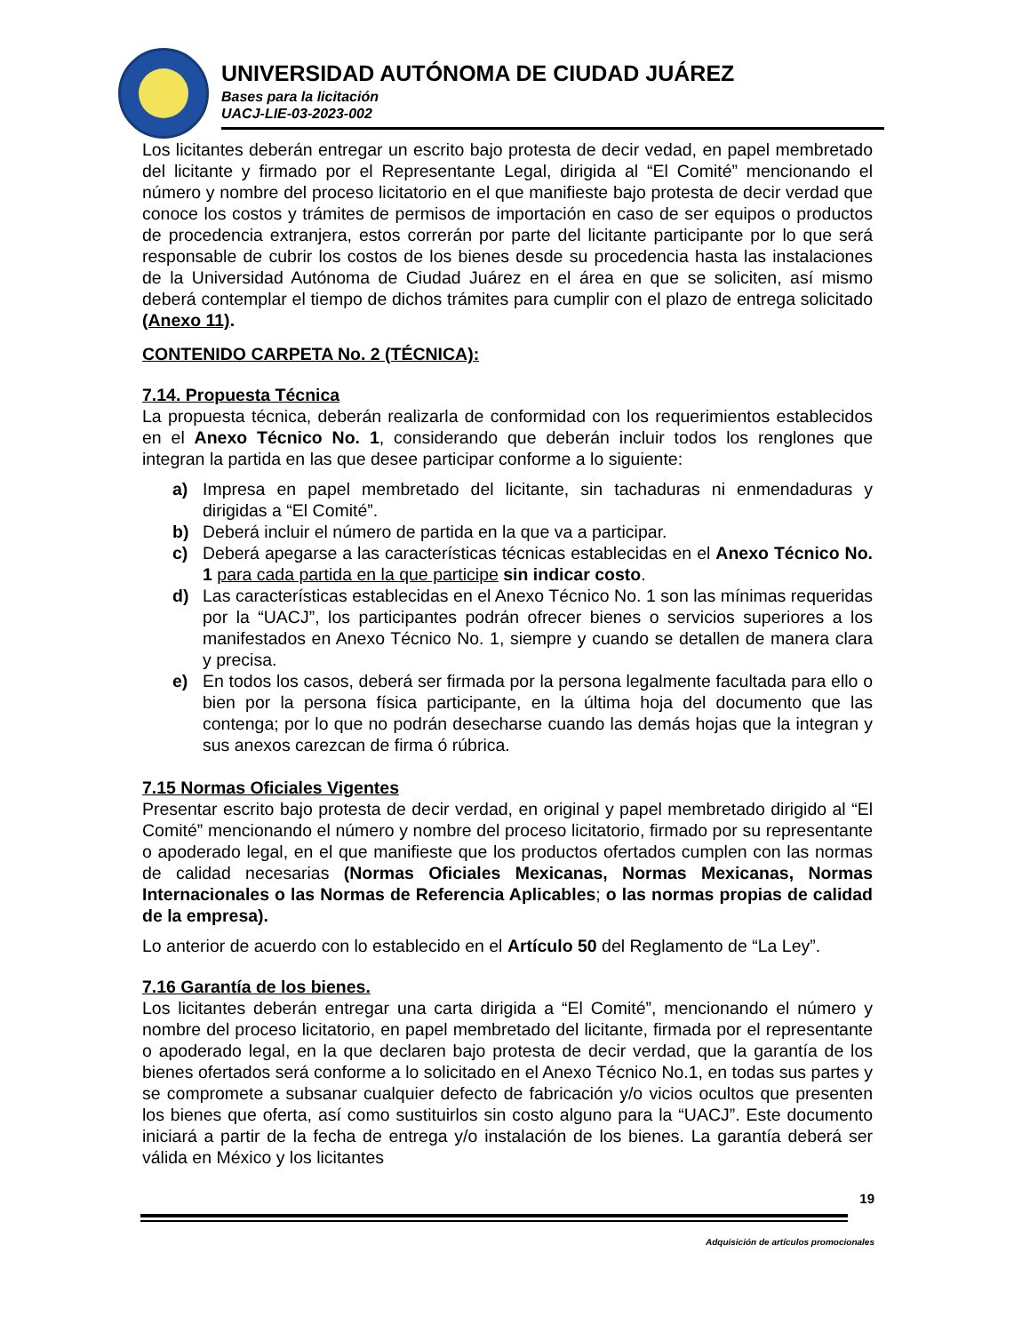UNIVERSIDAD AUTÓNOMA DE CIUDAD JUÁREZ
Bases para la licitación
UACJ-LIE-03-2023-002
Los licitantes deberán entregar un escrito bajo protesta de decir vedad, en papel membretado del licitante y firmado por el Representante Legal, dirigida al “El Comité” mencionando el número y nombre del proceso licitatorio en el que manifieste bajo protesta de decir verdad que conoce los costos y trámites de permisos de importación en caso de ser equipos o productos de procedencia extranjera, estos correrán por parte del licitante participante por lo que será responsable de cubrir los costos de los bienes desde su procedencia hasta las instalaciones de la Universidad Autónoma de Ciudad Juárez en el área en que se soliciten, así mismo deberá contemplar el tiempo de dichos trámites para cumplir con el plazo de entrega solicitado (Anexo 11).
CONTENIDO CARPETA No. 2 (TÉCNICA):
7.14. Propuesta Técnica
La propuesta técnica, deberán realizarla de conformidad con los requerimientos establecidos en el Anexo Técnico No. 1, considerando que deberán incluir todos los renglones que integran la partida en las que desee participar conforme a lo siguiente:
a) Impresa en papel membretado del licitante, sin tachaduras ni enmendaduras y dirigidas a “El Comité”.
b) Deberá incluir el número de partida en la que va a participar.
c) Deberá apegarse a las características técnicas establecidas en el Anexo Técnico No. 1 para cada partida en la que participe sin indicar costo.
d) Las características establecidas en el Anexo Técnico No. 1 son las mínimas requeridas por la “UACJ”, los participantes podrán ofrecer bienes o servicios superiores a los manifestados en Anexo Técnico No. 1, siempre y cuando se detallen de manera clara y precisa.
e) En todos los casos, deberá ser firmada por la persona legalmente facultada para ello o bien por la persona física participante, en la última hoja del documento que las contenga; por lo que no podrán desecharse cuando las demás hojas que la integran y sus anexos carezcan de firma ó rúbrica.
7.15 Normas Oficiales Vigentes
Presentar escrito bajo protesta de decir verdad, en original y papel membretado dirigido al “El Comité” mencionando el número y nombre del proceso licitatorio, firmado por su representante o apoderado legal, en el que manifieste que los productos ofertados cumplen con las normas de calidad necesarias (Normas Oficiales Mexicanas, Normas Mexicanas, Normas Internacionales o las Normas de Referencia Aplicables; o las normas propias de calidad de la empresa).
Lo anterior de acuerdo con lo establecido en el Artículo 50 del Reglamento de “La Ley”.
7.16 Garantía de los bienes.
Los licitantes deberán entregar una carta dirigida a “El Comité”, mencionando el número y nombre del proceso licitatorio, en papel membretado del licitante, firmada por el representante o apoderado legal, en la que declaren bajo protesta de decir verdad, que la garantía de los bienes ofertados será conforme a lo solicitado en el Anexo Técnico No.1, en todas sus partes y se compromete a subsanar cualquier defecto de fabricación y/o vicios ocultos que presenten los bienes que oferta, así como sustituirlos sin costo alguno para la “UACJ”. Este documento iniciará a partir de la fecha de entrega y/o instalación de los bienes. La garantía deberá ser válida en México y los licitantes
19
Adquisición de artículos promocionales